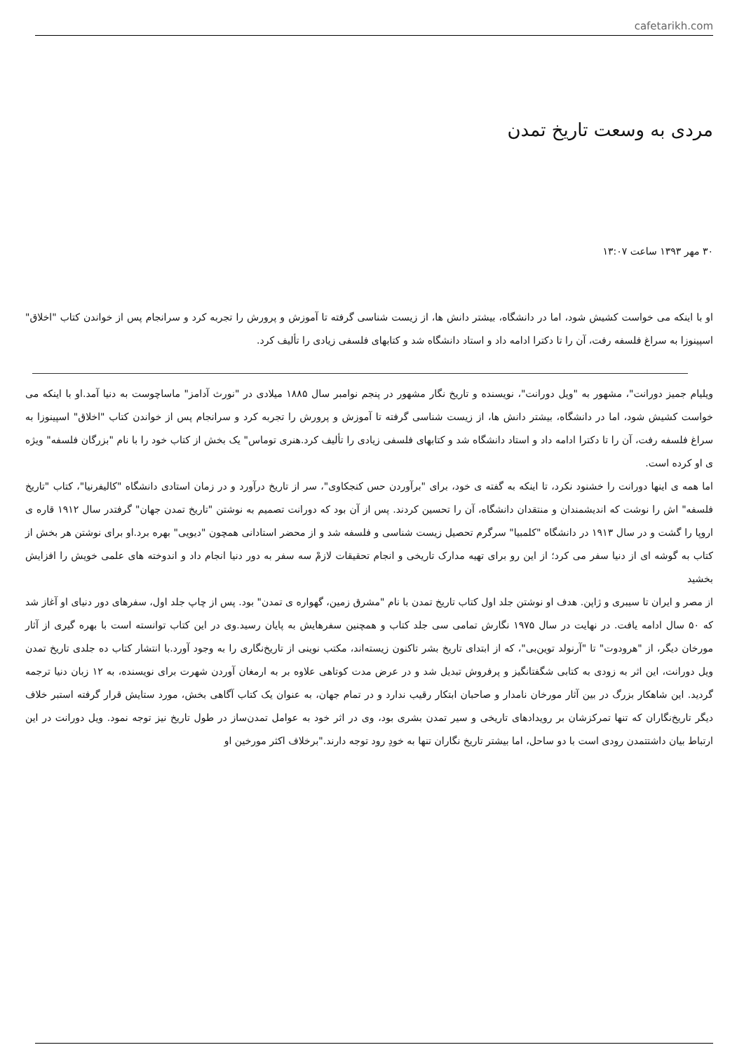cafetarikh.com
مردی به وسعت تاریخ تمدن
۳۰ مهر ۱۳۹۳ ساعت ۱۳:۰۷
او با اینکه می خواست کشیش شود، اما در دانشگاه، بیشتر دانش ها، از زیست شناسی گرفته تا آموزش و پرورش را تجربه کرد و سرانجام پس از خواندن کتاب "اخلاق" اسپینوزا به سراغ فلسفه رفت، آن را تا دکترا ادامه داد و استاد دانشگاه شد و کتابهای فلسفی زیادی را تألیف کرد.
ویلیام جمیز دورانت"، مشهور به "ویل دورانت"، نویسنده و تاریخ نگار مشهور در پنجم نوامبر سال ۱۸۸۵ میلادی در "نورث آدامز" ماساچوست به دنیا آمد.او با اینکه می خواست کشیش شود، اما در دانشگاه، بیشتر دانش ها، از زیست شناسی گرفته تا آموزش و پرورش را تجربه کرد و سرانجام پس از خواندن کتاب "اخلاق" اسپینوزا به سراغ فلسفه رفت، آن را تا دکترا ادامه داد و استاد دانشگاه شد و کتابهای فلسفی زیادی را تألیف کرد.هنری توماس" یک بخش از کتاب خود را با نام "بزرگان فلسفه" ویژه ی او کرده است.
اما همه ی اینها دورانت را خشنود نکرد، تا اینکه به گفته ی خود، برای "برآوردن حس کنجکاوی"، سر از تاریخ درآورد و در زمان استادی دانشگاه "کالیفرنیا"، کتاب "تاریخ فلسفه" اش را نوشت که اندیشمندان و منتقدان دانشگاه، آن را تحسین کردند. پس از آن بود که دورانت تصمیم به نوشتن "تاریخ تمدن جهان" گرفتدر سال ۱۹۱۲ قاره ی اروپا را گشت و در سال ۱۹۱۳ در دانشگاه "کلمبیا" سرگرم تحصیل زیست شناسی و فلسفه شد و از محضر استادانی همچون "دیویی" بهره برد.او برای نوشتن هر بخش از کتاب به گوشه ای از دنیا سفر می کرد؛ از این رو برای تهیه مدارک تاریخی و انجام تحقیقات لازمْ سه سفر به دور دنیا انجام داد و اندوخته های علمی خویش را افزایش بخشید
از مصر و ایران تا سیبری و ژاپن. هدف او نوشتن جلد اول کتاب تاریخ تمدن با نام "مشرق زمین، گهواره ی تمدن" بود. پس از چاپ جلد اول، سفرهای دور دنیای او آغاز شد که ۵۰ سال ادامه یافت. در نهایت در سال ۱۹۷۵ نگارش تمامی سی جلد کتاب و همچنین سفرهایش به پایان رسید.وی در این کتاب توانسته است با بهره گیری از آثار مورخان دیگر، از "هرودوت" تا "آرنولد توین‌بی"، که از ابتدای تاریخ بشر تاکنون زیسته‌اند، مکتب نوینی از تاریخ‌نگاری را به وجود آورد.با انتشار کتاب ده جلدی تاریخ تمدن ویل دورانت، این اثر به زودی به کتابی شگفتانگیز و پرفروش تبدیل شد و در عرض مدت کوتاهی علاوه بر به ارمغان آوردن شهرت برای نویسنده، به ۱۲ زبان دنیا ترجمه گردید. این شاهکار بزرگ در بین آثار مورخان نامدار و صاحبان ابتکار رقیب ندارد و در تمام جهان، به عنوان یک کتاب آگاهی بخش، مورد ستایش قرار گرفته استبر خلاف دیگر تاریخ‌نگاران که تنها تمرکزشان بر رویدادهای تاریخی و سیر تمدن بشری بود، وی در اثر خود به عوامل تمدن‌ساز در طول تاریخ نیز توجه نمود. ویل دورانت در این ارتباط بیان داشتتمدن رودی است با دو ساحل، اما بیشتر تاریخ نگاران تنها به خودِ رود توجه دارند."برخلاف اکثر مورخین او